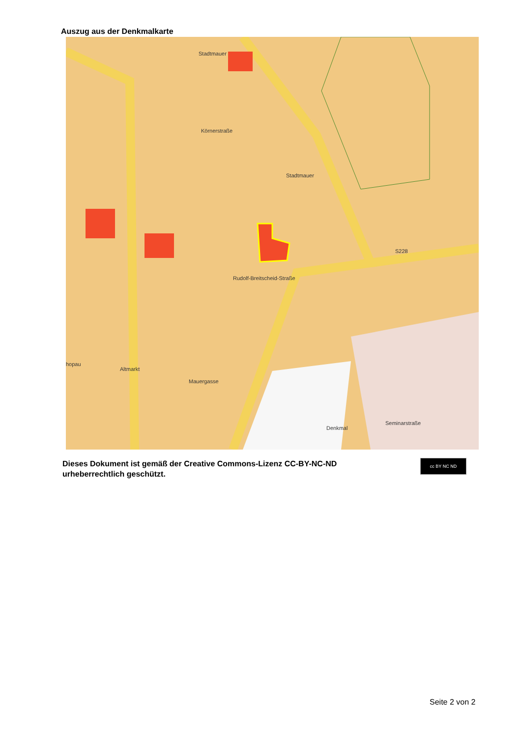Auszug aus der Denkmalkarte
Stadtmauer
Stadtmauer
Körnerstraße
Rudolf-Breitscheid-Straße
S228
hopau
Altmarkt
Mauergasse
Denkmal
Seminarstraße
Dieses Dokument ist gemäß der Creative Commons-Lizenz CC-BY-NC-ND
urheberrechtlich geschützt.
cc BY NC ND
Seite 2 von 2